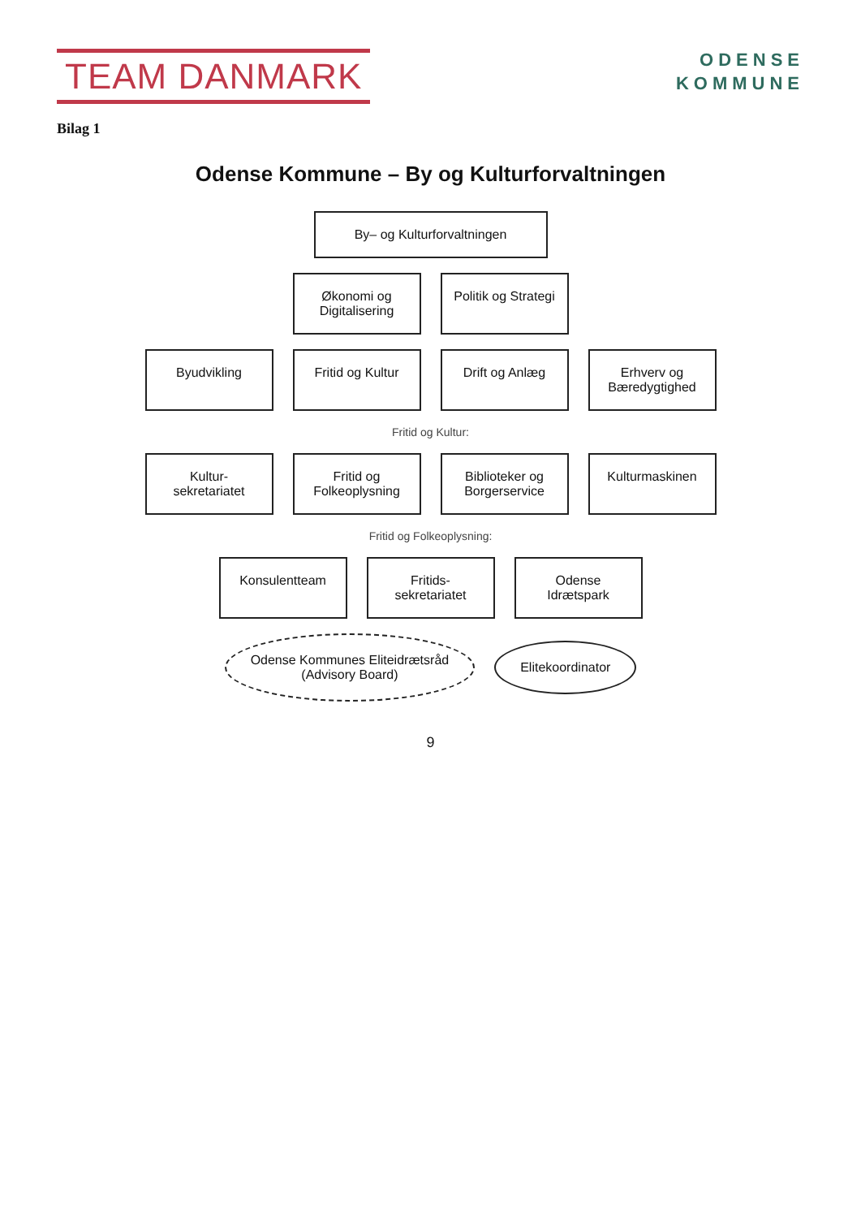TEAM DANMARK
Bilag 1
ODENSE
KOMMUNE
Odense Kommune – By og Kulturforvaltningen
By– og Kulturforvaltningen
Økonomi og Digitalisering
Politik og Strategi
Byudvikling
Fritid og Kultur
Drift og Anlæg
Erhverv og Bæredygtighed
Fritid og Kultur:
Kultur-sekretariatet
Fritid og Folkeoplysning
Biblioteker og Borgerservice
Kulturmaskinen
Fritid og Folkeoplysning:
Konsulentteam
Fritids-sekretariatet
Odense Idrætspark
Odense Kommunes Eliteidrætsråd
(Advisory Board)
Elitekoordinator
9